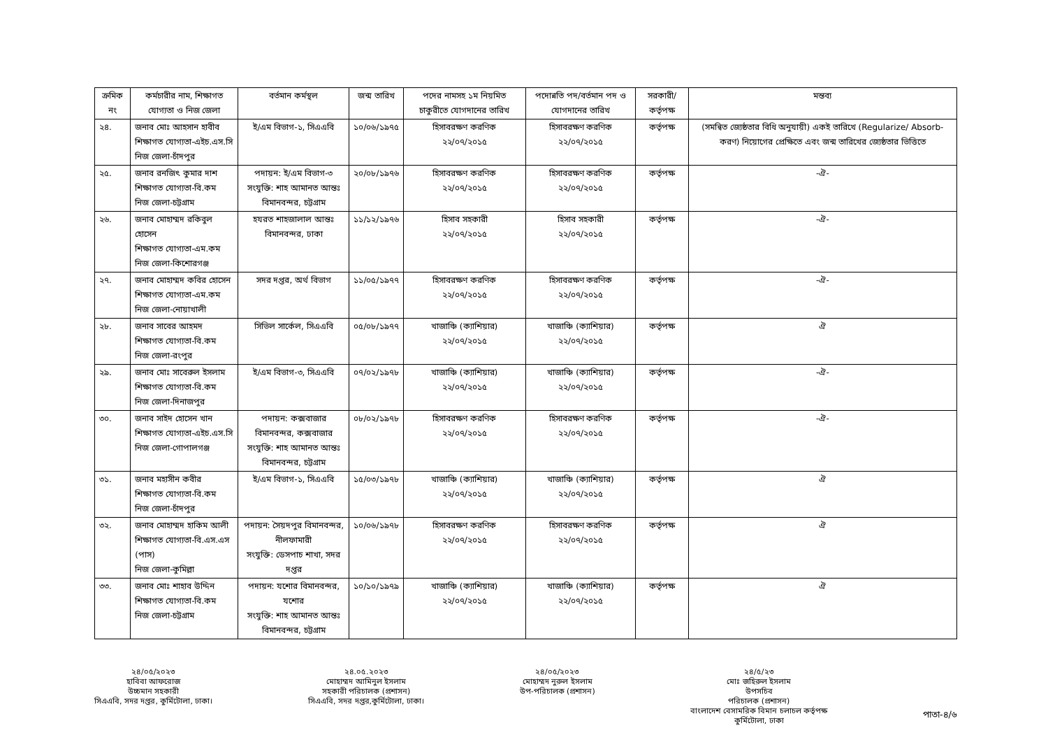| ক্রমিক নং | কর্মচারীর নাম, শিক্ষাগত যোগ্যতা ও নিজ জেলা | বর্তমান কর্মস্থল | জন্ম তারিখ | পদের নামসহ ১ম নিয়মিত চাকুরীতে যোগদানের তারিখ | পদোন্নতি পদ/বর্তমান পদ ও যোগদানের তারিখ | সরকারী/ কর্তৃপক্ষ | মন্তব্য |
| --- | --- | --- | --- | --- | --- | --- | --- |
| ২৪. | জনাব মোঃ আহসান হাবীব শিক্ষাগত যোগ্যতা-এইচ.এস.সি নিজ জেলা-চাঁদপুর | ই/এম বিভাগ-১, সিএএবি | ১০/০৬/১৯৭৫ | হিসাবরক্ষণ করণিক ২২/০৭/২০১৫ | হিসাবরক্ষণ করণিক ২২/০৭/২০১৫ | কর্তৃপক্ষ | (সমন্বিত জ্যেষ্ঠতার বিধি অনুযায়ী) একই তারিখে (Regularize/ Absorb-করণ) নিয়োগের প্রেক্ষিতে এবং জন্ম তারিখের জ্যেষ্ঠতার ভিত্তিতে |
| ২৫. | জনাব রনজিৎ কুমার দাশ শিক্ষাগত যোগ্যতা-বি.কম নিজ জেলা-চট্টগ্রাম | পদায়ন: ই/এম বিভাগ-৩ সংযুক্তি: শাহ আমানত আন্তঃ বিমানবন্দর, চট্টগ্রাম | ২০/০৮/১৯৭৬ | হিসাবরক্ষণ করণিক ২২/০৭/২০১৫ | হিসাবরক্ষণ করণিক ২২/০৭/২০১৫ | কর্তৃপক্ষ | -ঐ- |
| ২৬. | জনাব মোহাম্মদ রকিবুল হোসেন শিক্ষাগত যোগ্যতা-এম.কম নিজ জেলা-কিশোরগঞ্জ | হযরত শাহজালাল আন্তঃ বিমানবন্দর, ঢাকা | ১১/১২/১৯৭৬ | হিসাব সহকারী ২২/০৭/২০১৫ | হিসাব সহকারী ২২/০৭/২০১৫ | কর্তৃপক্ষ | -ঐ- |
| ২৭. | জনাব মোহাম্মদ কবির হোসেন শিক্ষাগত যোগ্যতা-এম.কম নিজ জেলা-নোয়াখালী | সদর দপ্তর, অর্থ বিভাগ | ১১/০৫/১৯৭৭ | হিসাবরক্ষণ করণিক ২২/০৭/২০১৫ | হিসাবরক্ষণ করণিক ২২/০৭/২০১৫ | কর্তৃপক্ষ | -ঐ- |
| ২৮. | জনাব সাবের আহমদ শিক্ষাগত যোগ্যতা-বি.কম নিজ জেলা-রংপুর | সিভিল সার্কেল, সিএএবি | ০৫/০৮/১৯৭৭ | খাজাঞ্চি (ক্যাশিয়ার) ২২/০৭/২০১৫ | খাজাঞ্চি (ক্যাশিয়ার) ২২/০৭/২০১৫ | কর্তৃপক্ষ | ঐ |
| ২৯. | জনাব মোঃ সাবেরুল ইসলাম শিক্ষাগত যোগ্যতা-বি.কম নিজ জেলা-দিনাজপুর | ই/এম বিভাগ-৩, সিএএবি | ০৭/০২/১৯৭৮ | খাজাঞ্চি (ক্যাশিয়ার) ২২/০৭/২০১৫ | খাজাঞ্চি (ক্যাশিয়ার) ২২/০৭/২০১৫ | কর্তৃপক্ষ | -ঐ- |
| ৩০. | জনাব সাইদ হোসেন খান শিক্ষাগত যোগ্যতা-এইচ.এস.সি নিজ জেলা-গোপালগঞ্জ | পদায়ন: কক্সবাজার বিমানবন্দর, কক্সবাজার সংযুক্তি: শাহ আমানত আন্তঃ বিমানবন্দর, চট্টগ্রাম | ০৮/০২/১৯৭৮ | হিসাবরক্ষণ করণিক ২২/০৭/২০১৫ | হিসাবরক্ষণ করণিক ২২/০৭/২০১৫ | কর্তৃপক্ষ | -ঐ- |
| ৩১. | জনাব মহাসীন কবীর শিক্ষাগত যোগ্যতা-বি.কম নিজ জেলা-চাঁদপুর | ই/এম বিভাগ-১, সিএএবি | ১৫/০৩/১৯৭৮ | খাজাঞ্চি (ক্যাশিয়ার) ২২/০৭/২০১৫ | খাজাঞ্চি (ক্যাশিয়ার) ২২/০৭/২০১৫ | কর্তৃপক্ষ | ঐ |
| ৩২. | জনাব মোহাম্মদ হাকিম আলী শিক্ষাগত যোগ্যতা-বি.এস.এস (পাস) নিজ জেলা-কুমিল্লা | পদায়ন: সৈয়দপুর বিমানবন্দর, নীলফামারী সংযুক্তি: ডেসপাচ শাখা, সদর দপ্তর | ১০/০৬/১৯৭৮ | হিসাবরক্ষণ করণিক ২২/০৭/২০১৫ | হিসাবরক্ষণ করণিক ২২/০৭/২০১৫ | কর্তৃপক্ষ | ঐ |
| ৩৩. | জনাব মোঃ শাহাব উদ্দিন শিক্ষাগত যোগ্যতা-বি.কম নিজ জেলা-চট্টগ্রাম | পদায়ন: যশোর বিমানবন্দর, যশোর সংযুক্তি: শাহ আমানত আন্তঃ বিমানবন্দর, চট্টগ্রাম | ১০/১০/১৯৭৯ | খাজাঞ্চি (ক্যাশিয়ার) ২২/০৭/২০১৫ | খাজাঞ্চি (ক্যাশিয়ার) ২২/০৭/২০১৫ | কর্তৃপক্ষ | ঐ |
২৪/০৫/২০২৩
হাবিবা আফরোজ
উচ্চমান সহকারী
সিএএবি, সদর দপ্তর, কুর্মিটোলা, ঢাকা।
২৪.০৫.২০২৩
মোহাম্মদ আমিনুল ইসলাম
সহকারী পরিচালক (প্রশাসন)
সিএএবি, সদর দপ্তর,কুর্মিটোলা, ঢাকা।
২৪/০৫/২০২৩
মোহাম্মদ নুরুল ইসলাম
উপ-পরিচালক (প্রশাসন)
২৪/৫/২৩
মোঃ জহিরুল ইসলাম
উপসচিব
পরিচালক (প্রশাসন)
বাংলাদেশ বেসামরিক বিমান চলাচল কর্তৃপক্ষ
কুর্মিটোলা, ঢাকা
পাতা-৪/৬